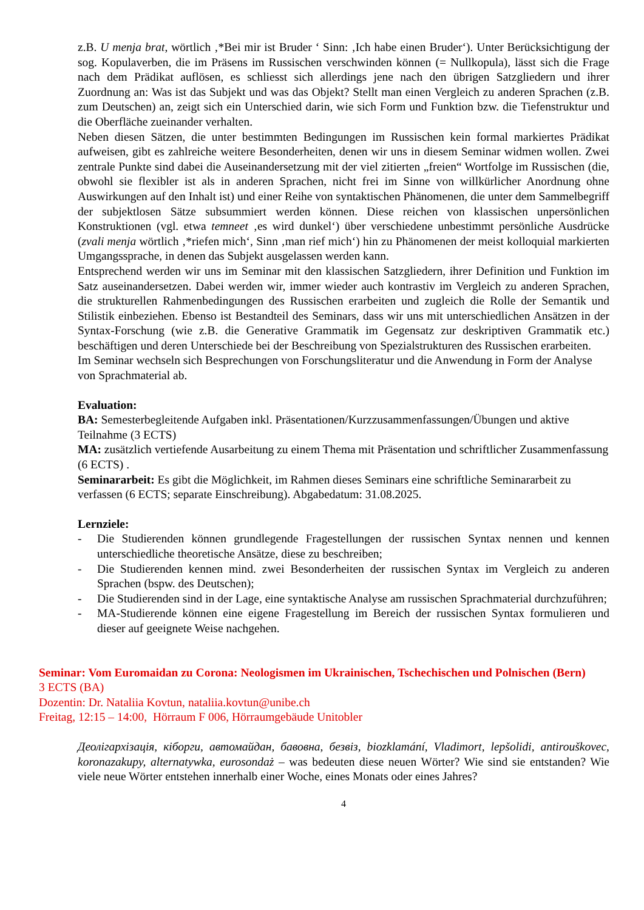z.B. U menja brat, wörtlich ‚*Bei mir ist Bruder ‘ Sinn: ‚Ich habe einen Bruder‘). Unter Berücksichtigung der sog. Kopulaverben, die im Präsens im Russischen verschwinden können (= Nullkopula), lässt sich die Frage nach dem Prädikat auflösen, es schliesst sich allerdings jene nach den übrigen Satzgliedern und ihrer Zuordnung an: Was ist das Subjekt und was das Objekt? Stellt man einen Vergleich zu anderen Sprachen (z.B. zum Deutschen) an, zeigt sich ein Unterschied darin, wie sich Form und Funktion bzw. die Tiefenstruktur und die Oberfläche zueinander verhalten.
Neben diesen Sätzen, die unter bestimmten Bedingungen im Russischen kein formal markiertes Prädikat aufweisen, gibt es zahlreiche weitere Besonderheiten, denen wir uns in diesem Seminar widmen wollen. Zwei zentrale Punkte sind dabei die Auseinandersetzung mit der viel zitierten „freien“ Wortfolge im Russischen (die, obwohl sie flexibler ist als in anderen Sprachen, nicht frei im Sinne von willkürlicher Anordnung ohne Auswirkungen auf den Inhalt ist) und einer Reihe von syntaktischen Phänomenen, die unter dem Sammelbegriff der subjektlosen Sätze subsummiert werden können. Diese reichen von klassischen unpersönlichen Konstruktionen (vgl. etwa temneet ‚es wird dunkel‘) über verschiedene unbestimmt persönliche Ausdrücke (zvali menja wörtlich ‚*riefen mich‘, Sinn ‚man rief mich‘) hin zu Phänomenen der meist kolloquial markierten Umgangssprache, in denen das Subjekt ausgelassen werden kann.
Entsprechend werden wir uns im Seminar mit den klassischen Satzgliedern, ihrer Definition und Funktion im Satz auseinandersetzen. Dabei werden wir, immer wieder auch kontrastiv im Vergleich zu anderen Sprachen, die strukturellen Rahmenbedingungen des Russischen erarbeiten und zugleich die Rolle der Semantik und Stilistik einbeziehen. Ebenso ist Bestandteil des Seminars, dass wir uns mit unterschiedlichen Ansätzen in der Syntax-Forschung (wie z.B. die Generative Grammatik im Gegensatz zur deskriptiven Grammatik etc.) beschäftigen und deren Unterschiede bei der Beschreibung von Spezialstrukturen des Russischen erarbeiten.
Im Seminar wechseln sich Besprechungen von Forschungsliteratur und die Anwendung in Form der Analyse von Sprachmaterial ab.
Evaluation:
BA: Semesterbegleitende Aufgaben inkl. Präsentationen/Kurzzusammenfassungen/Übungen und aktive Teilnahme (3 ECTS)
MA: zusätzlich vertiefende Ausarbeitung zu einem Thema mit Präsentation und schriftlicher Zusammenfassung (6 ECTS) .
Seminararbeit: Es gibt die Möglichkeit, im Rahmen dieses Seminars eine schriftliche Seminararbeit zu verfassen (6 ECTS; separate Einschreibung). Abgabedatum: 31.08.2025.
Lernziele:
- Die Studierenden können grundlegende Fragestellungen der russischen Syntax nennen und kennen unterschiedliche theoretische Ansätze, diese zu beschreiben;
- Die Studierenden kennen mind. zwei Besonderheiten der russischen Syntax im Vergleich zu anderen Sprachen (bspw. des Deutschen);
- Die Studierenden sind in der Lage, eine syntaktische Analyse am russischen Sprachmaterial durchzuführen;
- MA-Studierende können eine eigene Fragestellung im Bereich der russischen Syntax formulieren und dieser auf geeignete Weise nachgehen.
Seminar: Vom Euromaidan zu Corona: Neologismen im Ukrainischen, Tschechischen und Polnischen (Bern)
3 ECTS (BA)
Dozentin: Dr. Nataliia Kovtun, nataliia.kovtun@unibe.ch
Freitag, 12:15 – 14:00, Hörraum F 006, Hörraumgebäude Unitobler
Деолігархізація, кіборги, автомайдан, бавовна, безвіз, biozklamání, Vladimort, lepšolidi, antirouškovec, koronazakupy, alternatywka, eurosondaż – was bedeuten diese neuen Wörter? Wie sind sie entstanden? Wie viele neue Wörter entstehen innerhalb einer Woche, eines Monats oder eines Jahres?
4